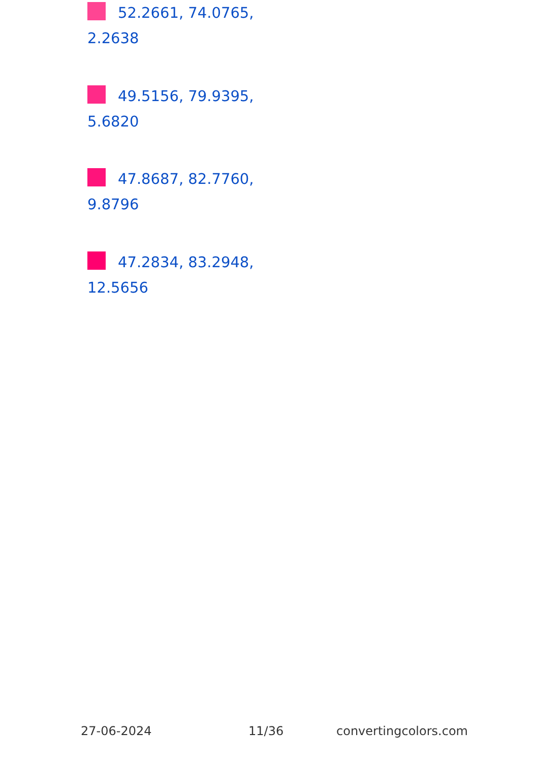52.2661, 74.0765, 2.2638
49.5156, 79.9395, 5.6820
47.8687, 82.7760, 9.8796
47.2834, 83.2948, 12.5656
27-06-2024 11/36 convertingcolors.com